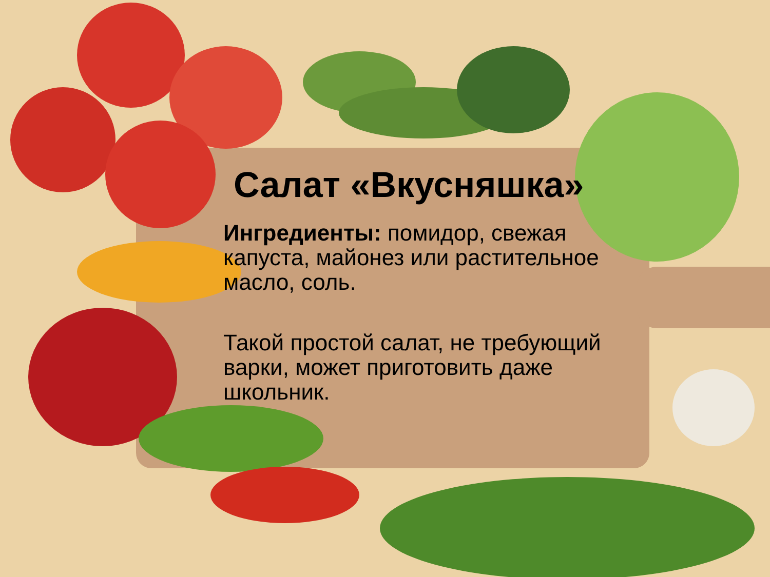Салат «Вкусняшка»
Ингредиенты: помидор, свежая капуста, майонез или растительное масло, соль.
Такой простой салат, не требующий варки, может приготовить даже школьник.